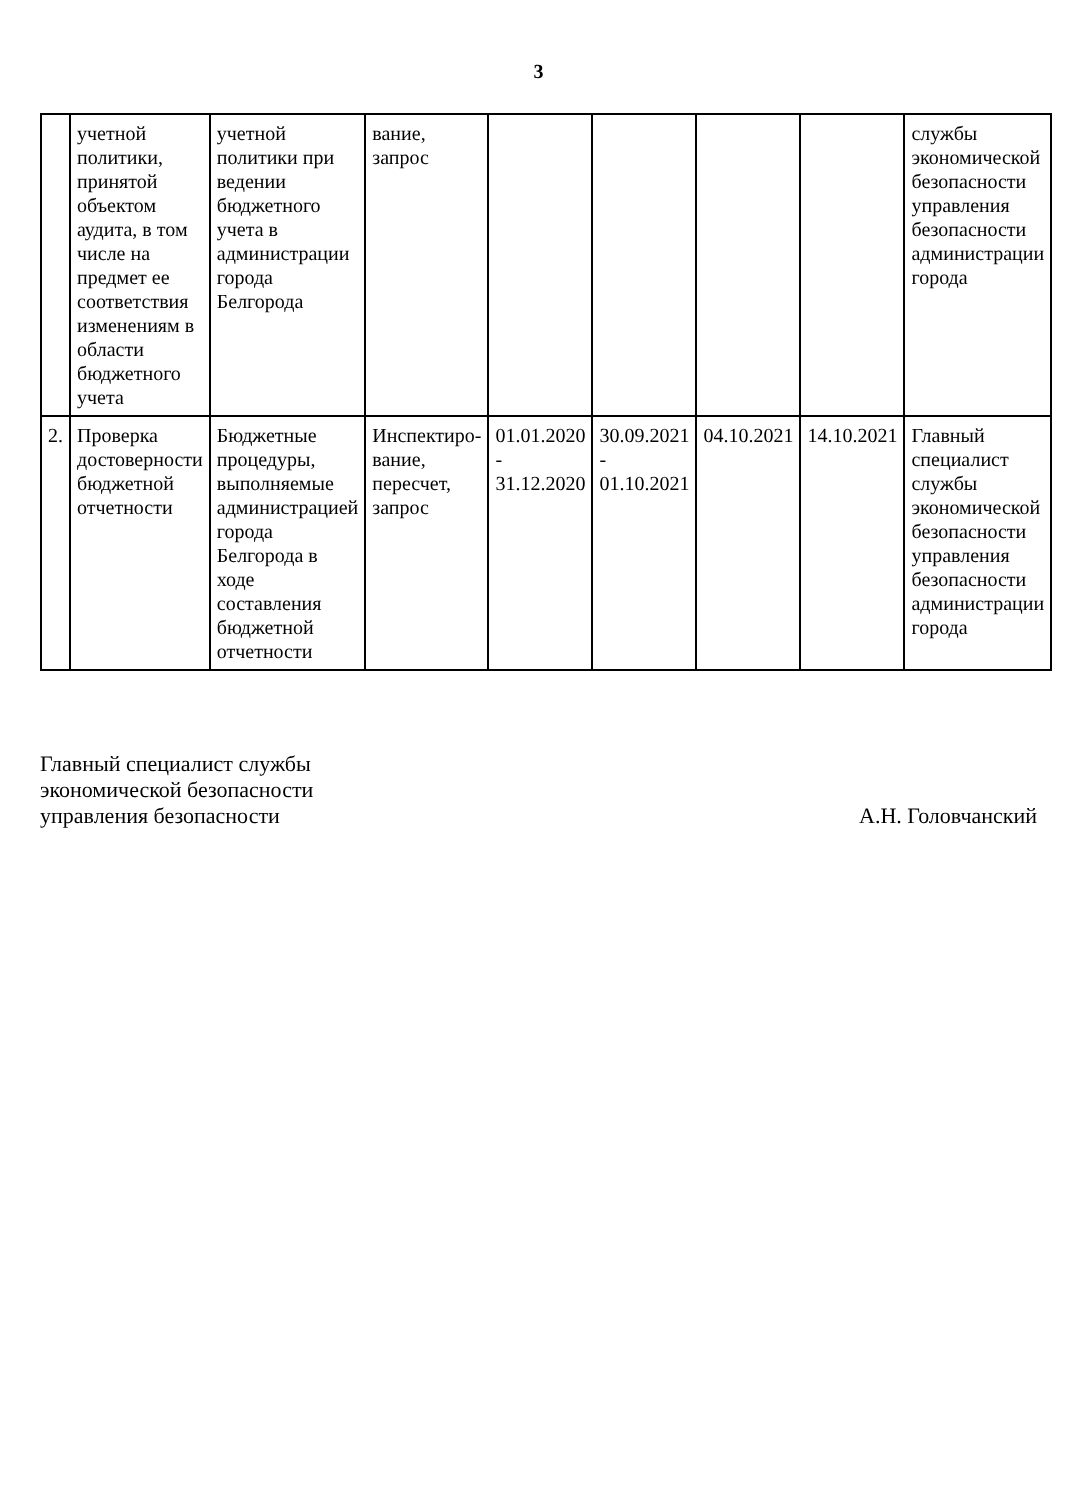3
| | учетной политики, принятой объектом аудита, в том числе на предмет ее соответствия изменениям в области бюджетного учета | учетной политики при ведении бюджетного учета в администрации города Белгорода | вание, запрос | | | | | службы экономической безопасности управления безопасности администрации города |
| 2. | Проверка достоверности бюджетной отчетности | Бюджетные процедуры, выполняемые администрацией города Белгорода в ходе составления бюджетной отчетности | Инспектиро-вание, пересчет, запрос | 01.01.2020 - 31.12.2020 | 30.09.2021 - 01.10.2021 | 04.10.2021 | 14.10.2021 | Главный специалист службы экономической безопасности управления безопасности администрации города |
Главный специалист службы
экономической безопасности
управления безопасности
А.Н. Головчанский